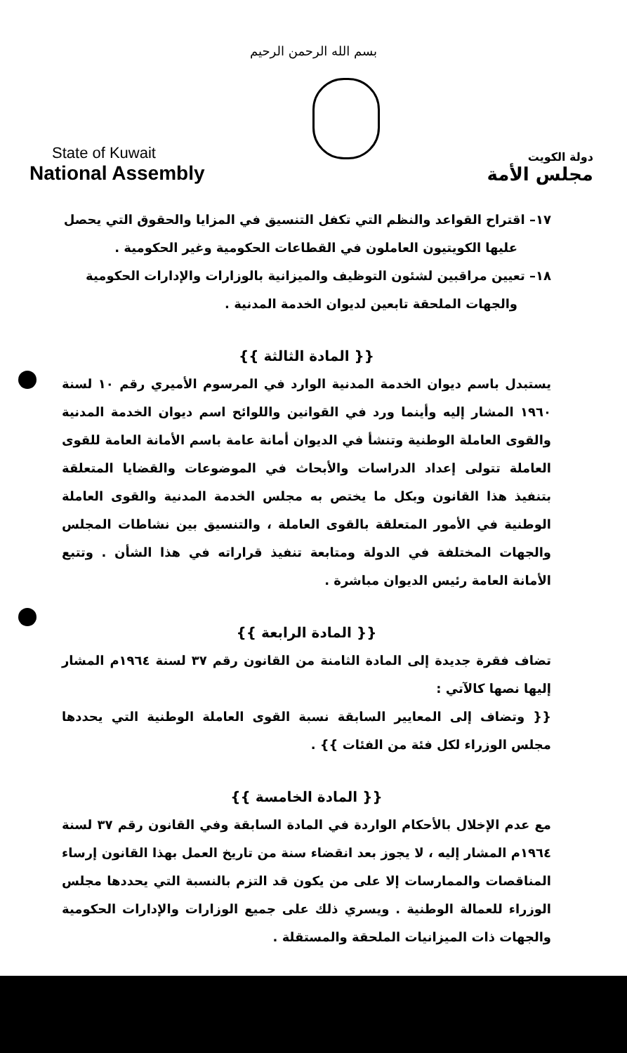بسم الله الرحمن الرحيم
State of Kuwait
National Assembly
دولة الكويت
مجلس الأمة
١٧– اقتراح القواعد والنظم التي تكفل التنسيق في المزايا والحقوق التي يحصل
عليها الكويتيون العاملون في القطاعات الحكومية وغير الحكومية .
١٨– تعيين مراقبين لشئون التوظيف والميزانية بالوزارات والإدارات الحكومية
والجهات الملحقة تابعين لديوان الخدمة المدنية .
{{ المادة الثالثة }}
يستبدل باسم ديوان الخدمة المدنية الوارد في المرسوم الأميري رقم ١٠ لسنة ١٩٦٠ المشار إليه وأينما ورد في القوانين واللوائح اسم ديوان الخدمة المدنية والقوى العاملة الوطنية وتنشأ في الديوان أمانة عامة باسم الأمانة العامة للقوى العاملة تتولى إعداد الدراسات والأبحاث في الموضوعات والقضايا المتعلقة بتنفيذ هذا القانون وبكل ما يختص به مجلس الخدمة المدنية والقوى العاملة الوطنية في الأمور المتعلقة بالقوى العاملة ، والتنسيق بين نشاطات المجلس والجهات المختلفة في الدولة ومتابعة تنفيذ قراراته في هذا الشأن . وتتبع الأمانة العامة رئيس الديوان مباشرة .
{{ المادة الرابعة }}
تضاف فقرة جديدة إلى المادة الثامنة من القانون رقم ٣٧ لسنة ١٩٦٤م المشار إليها نصها كالآتي :
{{ وتضاف إلى المعايير السابقة نسبة القوى العاملة الوطنية التي يحددها مجلس الوزراء لكل فئة من الفئات }} .
{{ المادة الخامسة }}
مع عدم الإخلال بالأحكام الواردة في المادة السابقة وفي القانون رقم ٣٧ لسنة ١٩٦٤م المشار إليه ، لا يجوز بعد انقضاء سنة من تاريخ العمل بهذا القانون إرساء المناقصات والممارسات إلا على من يكون قد التزم بالنسبة التي يحددها مجلس الوزراء للعمالة الوطنية . ويسري ذلك على جميع الوزارات والإدارات الحكومية والجهات ذات الميزانيات الملحقة والمستقلة .